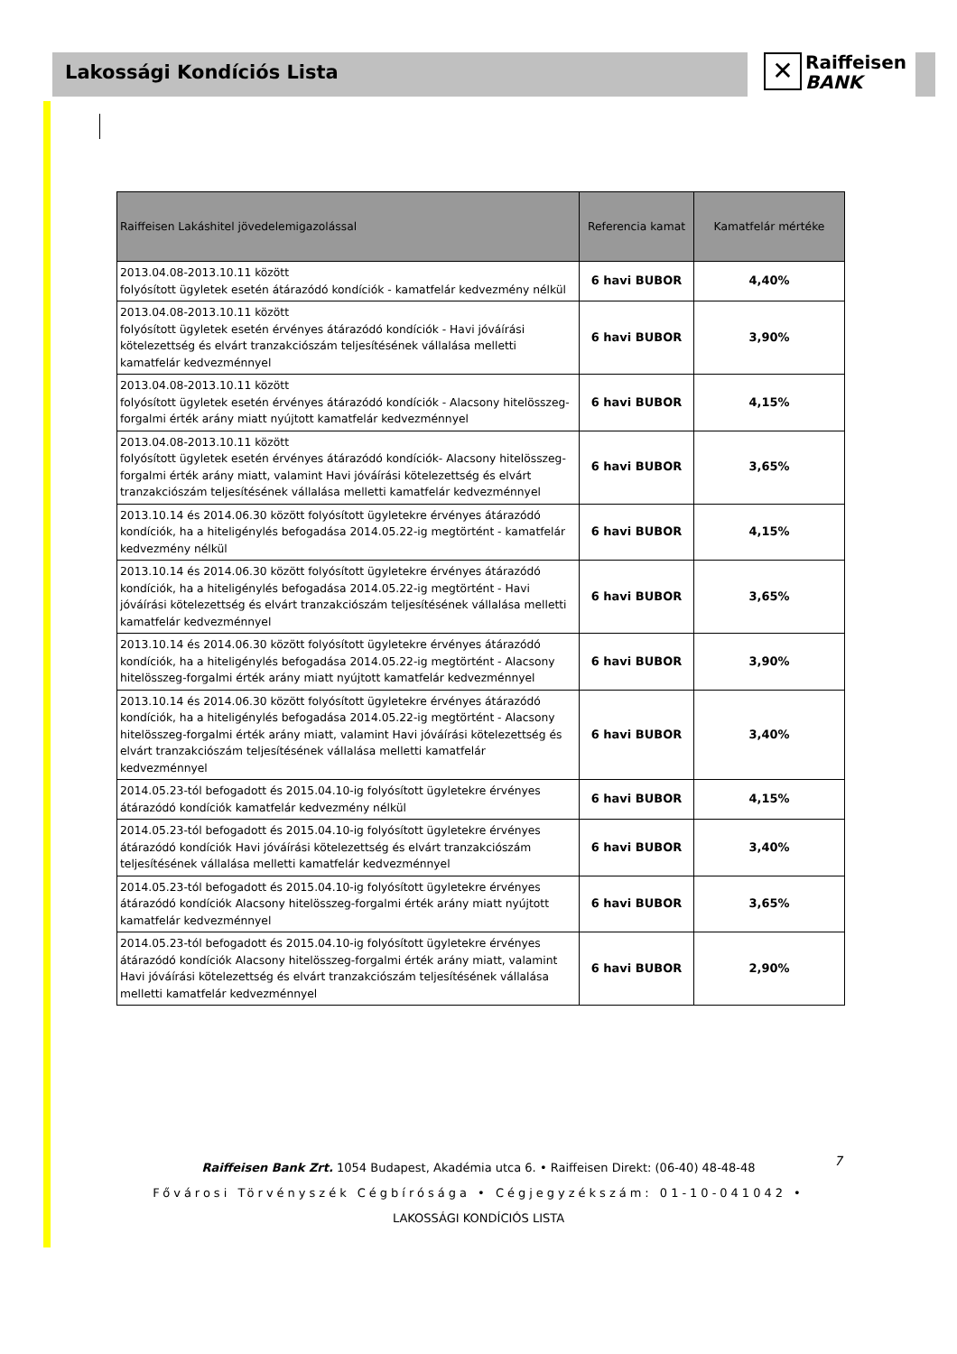Lakossági Kondíciós Lista
✕ Raiffeisen
BANK
| Raiffeisen Lakáshitel jövedelemigazolással | Referencia kamat | Kamatfelár mértéke |
| --- | --- | --- |
| 2013.04.08-2013.10.11 között folyósított ügyletek esetén átárazódó kondíciók - kamatfelár kedvezmény nélkül | 6 havi BUBOR | 4,40% |
| 2013.04.08-2013.10.11 között folyósított ügyletek esetén érvényes átárazódó kondíciók - Havi jóváírási kötelezettség és elvárt tranzakciószám teljesítésének vállalása melletti kamatfelár kedvezménnyel | 6 havi BUBOR | 3,90% |
| 2013.04.08-2013.10.11 között folyósított ügyletek esetén érvényes átárazódó kondíciók - Alacsony hitelösszeg-forgalmi érték arány miatt nyújtott kamatfelár kedvezménnyel | 6 havi BUBOR | 4,15% |
| 2013.04.08-2013.10.11 között folyósított ügyletek esetén érvényes átárazódó kondíciók- Alacsony hitelösszeg-forgalmi érték arány miatt, valamint Havi jóváírási kötelezettség és elvárt tranzakciószám teljesítésének vállalása melletti kamatfelár kedvezménnyel | 6 havi BUBOR | 3,65% |
| 2013.10.14 és 2014.06.30 között folyósított ügyletekre érvényes átárazódó kondíciók, ha a hiteligénylés befogadása 2014.05.22-ig megtörtént - kamatfelár kedvezmény nélkül | 6 havi BUBOR | 4,15% |
| 2013.10.14 és 2014.06.30 között folyósított ügyletekre érvényes átárazódó kondíciók, ha a hiteligénylés befogadása 2014.05.22-ig megtörtént - Havi jóváírási kötelezettség és elvárt tranzakciószám teljesítésének vállalása melletti kamatfelár kedvezménnyel | 6 havi BUBOR | 3,65% |
| 2013.10.14 és 2014.06.30 között folyósított ügyletekre érvényes átárazódó kondíciók, ha a hiteligénylés befogadása 2014.05.22-ig megtörtént - Alacsony hitelösszeg-forgalmi érték arány miatt nyújtott kamatfelár kedvezménnyel | 6 havi BUBOR | 3,90% |
| 2013.10.14 és 2014.06.30 között folyósított ügyletekre érvényes átárazódó kondíciók, ha a hiteligénylés befogadása 2014.05.22-ig megtörtént - Alacsony hitelösszeg-forgalmi érték arány miatt, valamint Havi jóváírási kötelezettség és elvárt tranzakciószám teljesítésének vállalása melletti kamatfelár kedvezménnyel | 6 havi BUBOR | 3,40% |
| 2014.05.23-tól befogadott és 2015.04.10-ig folyósított ügyletekre érvényes átárazódó kondíciók kamatfelár kedvezmény nélkül | 6 havi BUBOR | 4,15% |
| 2014.05.23-tól befogadott és 2015.04.10-ig folyósított ügyletekre érvényes átárazódó kondíciók Havi jóváírási kötelezettség és elvárt tranzakciószám teljesítésének vállalása melletti kamatfelár kedvezménnyel | 6 havi BUBOR | 3,40% |
| 2014.05.23-tól befogadott és 2015.04.10-ig folyósított ügyletekre érvényes átárazódó kondíciók Alacsony hitelösszeg-forgalmi érték arány miatt nyújtott kamatfelár kedvezménnyel | 6 havi BUBOR | 3,65% |
| 2014.05.23-tól befogadott és 2015.04.10-ig folyósított ügyletekre érvényes átárazódó kondíciók Alacsony hitelösszeg-forgalmi érték arány miatt, valamint Havi jóváírási kötelezettség és elvárt tranzakciószám teljesítésének vállalása melletti kamatfelár kedvezménnyel | 6 havi BUBOR | 2,90% |
Raiffeisen Bank Zrt. 1054 Budapest, Akadémia utca 6. • Raiffeisen Direkt: (06-40) 48-48-48
Fővárosi Törvényszék Cégbírósága • Cégjegyzékszám: 01-10-041042 •
LAKOSSÁGI KONDÍCIÓS LISTA
7